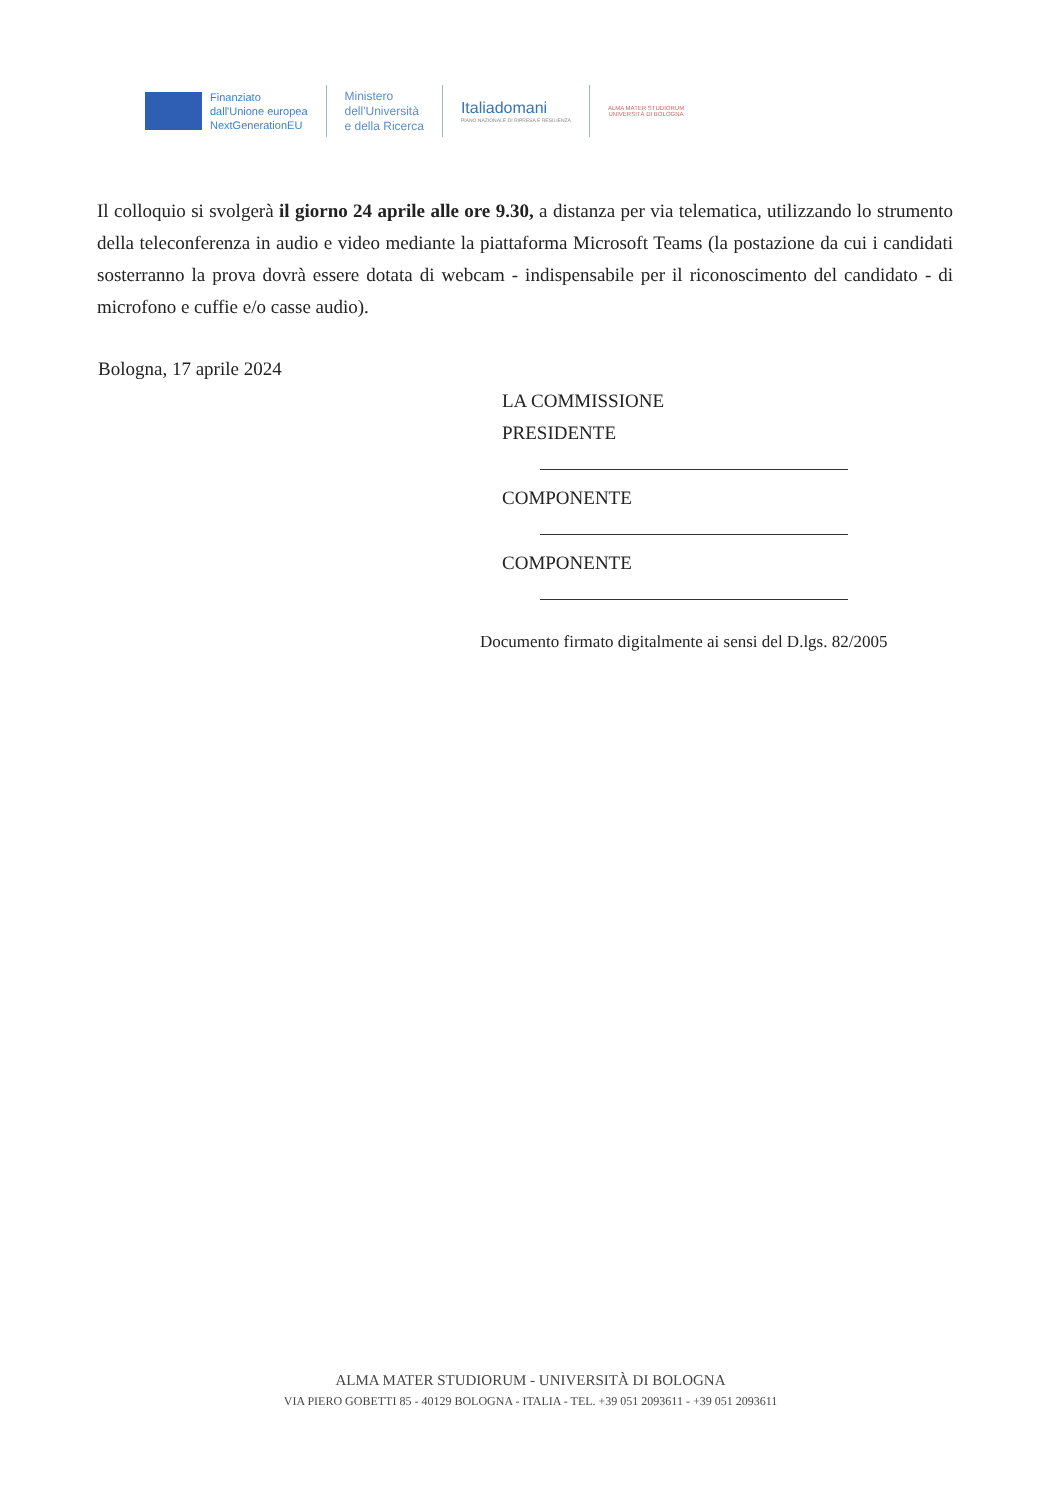Finanziato
dall'Unione europea
NextGenerationEU
Ministero
dell'Università
e della Ricerca
Italiadomani
PIANO NAZIONALE DI RIPRESA E RESILIENZA
ALMA MATER STUDIORUM
UNIVERSITÀ DI BOLOGNA
Il colloquio si svolgerà il giorno 24 aprile alle ore 9.30, a distanza per via telematica, utilizzando lo strumento della teleconferenza in audio e video mediante la piattaforma Microsoft Teams (la postazione da cui i candidati sosterranno la prova dovrà essere dotata di webcam - indispensabile per il riconoscimento del candidato - di microfono e cuffie e/o casse audio).
Bologna, 17 aprile 2024
LA COMMISSIONE
PRESIDENTE
COMPONENTE
COMPONENTE
Documento firmato digitalmente ai sensi del D.lgs. 82/2005
ALMA MATER STUDIORUM - UNIVERSITÀ DI BOLOGNA
VIA PIERO GOBETTI 85 - 40129 BOLOGNA - ITALIA - TEL. +39 051 2093611 - +39 051 2093611